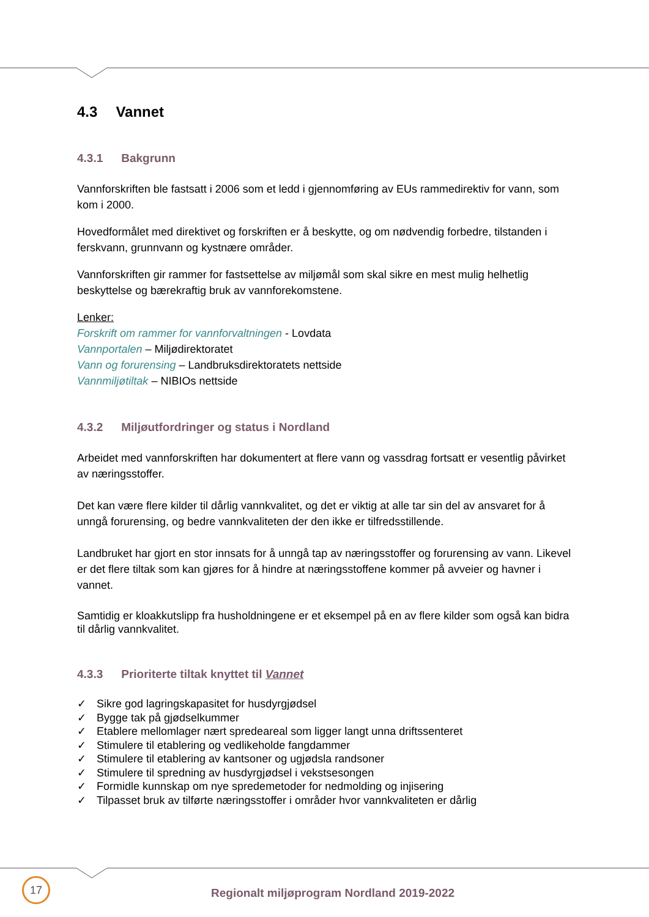4.3 Vannet
4.3.1 Bakgrunn
Vannforskriften ble fastsatt i 2006 som et ledd i gjennomføring av EUs rammedirektiv for vann, som kom i 2000.
Hovedformålet med direktivet og forskriften er å beskytte, og om nødvendig forbedre, tilstanden i ferskvann, grunnvann og kystnære områder.
Vannforskriften gir rammer for fastsettelse av miljømål som skal sikre en mest mulig helhetlig beskyttelse og bærekraftig bruk av vannforekomstene.
Lenker:
Forskrift om rammer for vannforvaltningen - Lovdata
Vannportalen – Miljødirektoratet
Vann og forurensing – Landbruksdirektoratets nettside
Vannmiljøtiltak – NIBIOs nettside
4.3.2 Miljøutfordringer og status i Nordland
Arbeidet med vannforskriften har dokumentert at flere vann og vassdrag fortsatt er vesentlig påvirket av næringsstoffer.
Det kan være flere kilder til dårlig vannkvalitet, og det er viktig at alle tar sin del av ansvaret for å unngå forurensing, og bedre vannkvaliteten der den ikke er tilfredsstillende.
Landbruket har gjort en stor innsats for å unngå tap av næringsstoffer og forurensing av vann. Likevel er det flere tiltak som kan gjøres for å hindre at næringsstoffene kommer på avveier og havner i vannet.
Samtidig er kloakkutslipp fra husholdningene er et eksempel på en av flere kilder som også kan bidra til dårlig vannkvalitet.
4.3.3 Prioriterte tiltak knyttet til Vannet
✓ Sikre god lagringskapasitet for husdyrgjødsel
✓ Bygge tak på gjødselkummer
✓ Etablere mellomlager nært spredeareal som ligger langt unna driftssenteret
✓ Stimulere til etablering og vedlikeholde fangdammer
✓ Stimulere til etablering av kantsoner og ugjødsla randsoner
✓ Stimulere til spredning av husdyrgjødsel i vekstsesongen
✓ Formidle kunnskap om nye spredemetoder for nedmolding og injisering
✓ Tilpasset bruk av tilførte næringsstoffer i områder hvor vannkvaliteten er dårlig
17
Regionalt miljøprogram Nordland 2019-2022